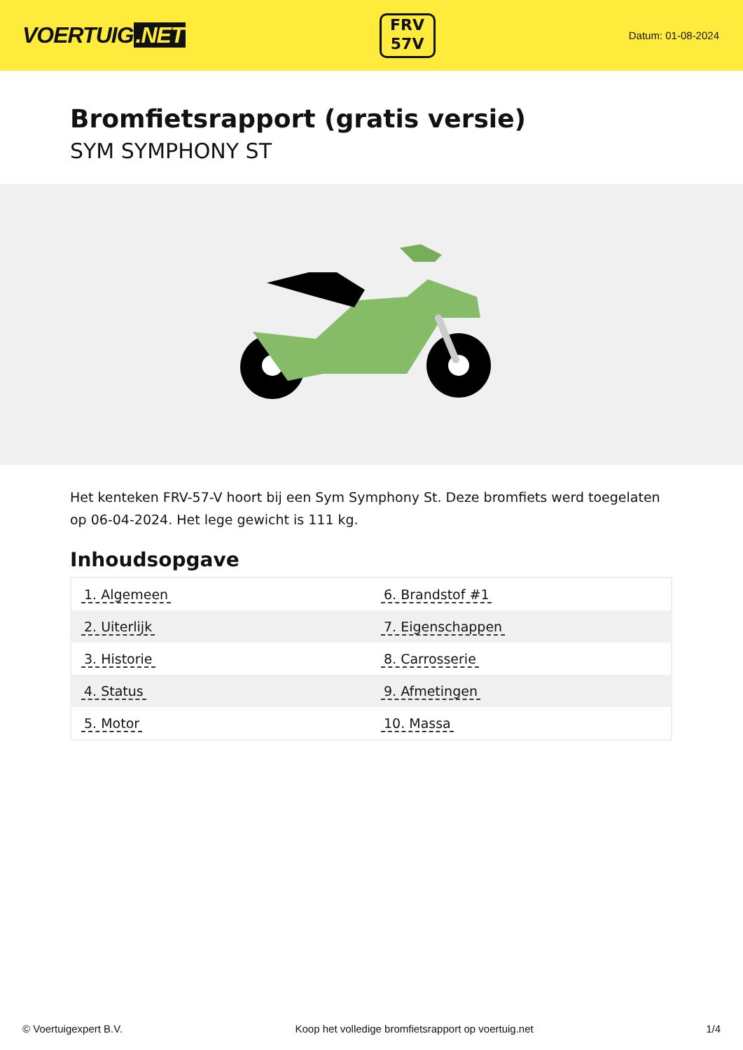VOERTUIG.NET
FRV
57V
Datum: 01-08-2024
Bromfietsrapport (gratis versie)
SYM SYMPHONY ST
Het kenteken FRV-57-V hoort bij een Sym Symphony St. Deze bromfiets werd toegelaten op 06-04-2024. Het lege gewicht is 111 kg.
Inhoudsopgave
| 1. Algemeen | 6. Brandstof #1 |
| 2. Uiterlijk | 7. Eigenschappen |
| 3. Historie | 8. Carrosserie |
| 4. Status | 9. Afmetingen |
| 5. Motor | 10. Massa |
© Voertuigexpert B.V. Koop het volledige bromfietsrapport op voertuig.net 1/4